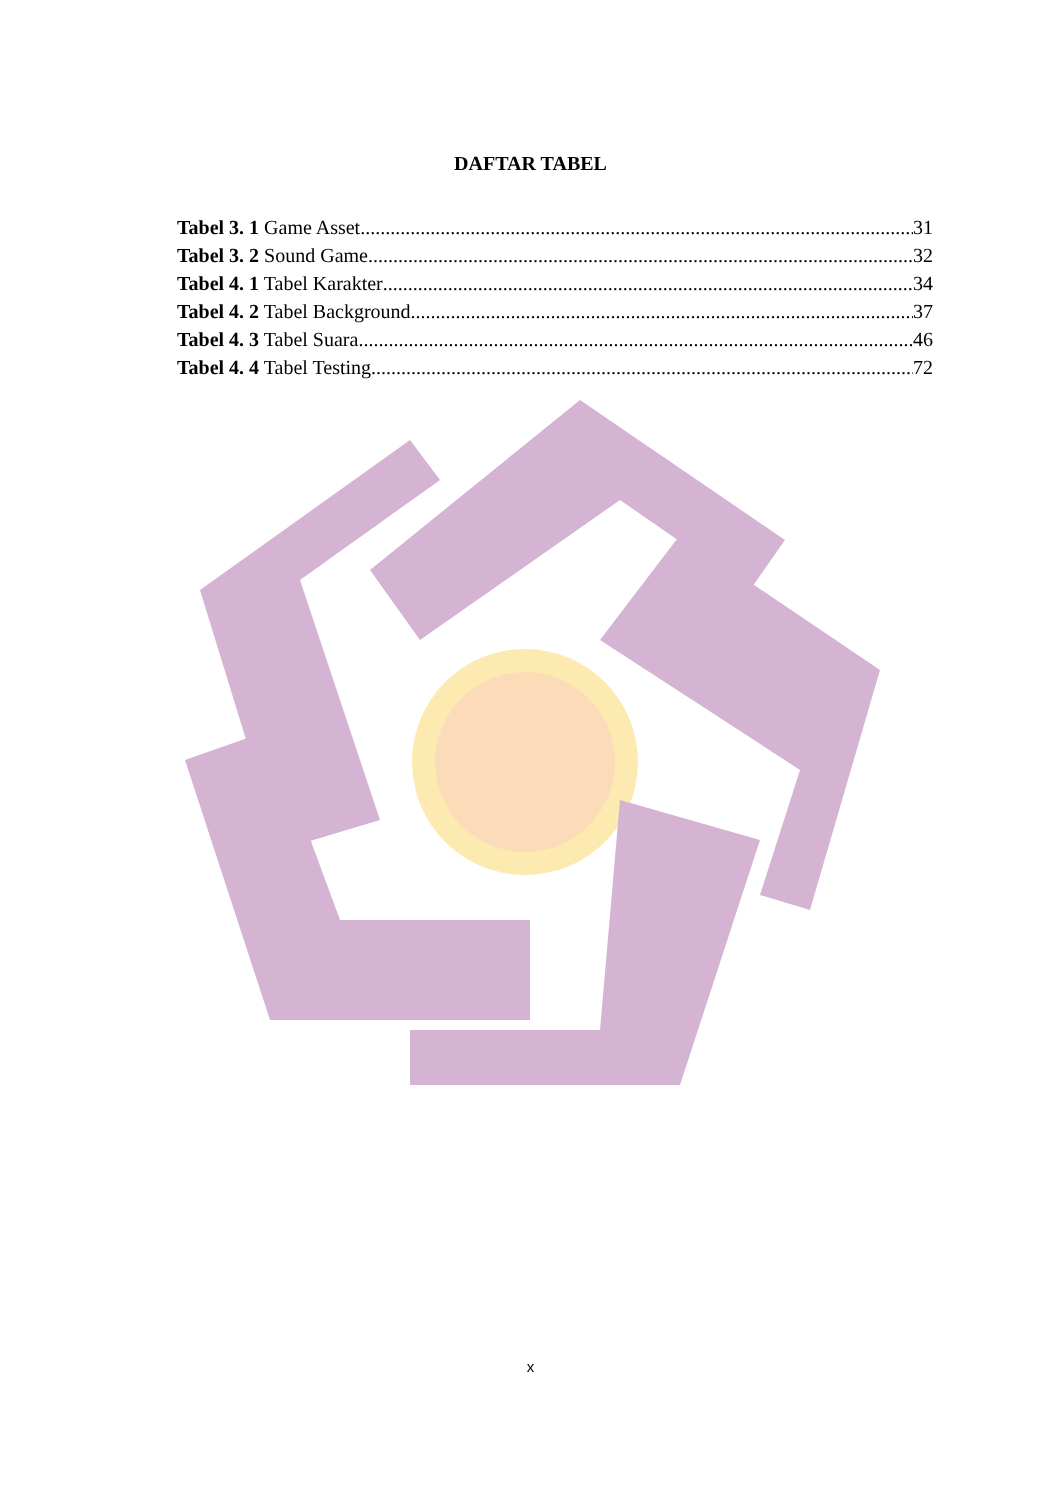DAFTAR TABEL
Tabel 3. 1 Game Asset 31
Tabel 3. 2 Sound Game 32
Tabel 4. 1 Tabel Karakter 34
Tabel 4. 2 Tabel Background 37
Tabel 4. 3 Tabel Suara 46
Tabel 4. 4 Tabel Testing 72
x